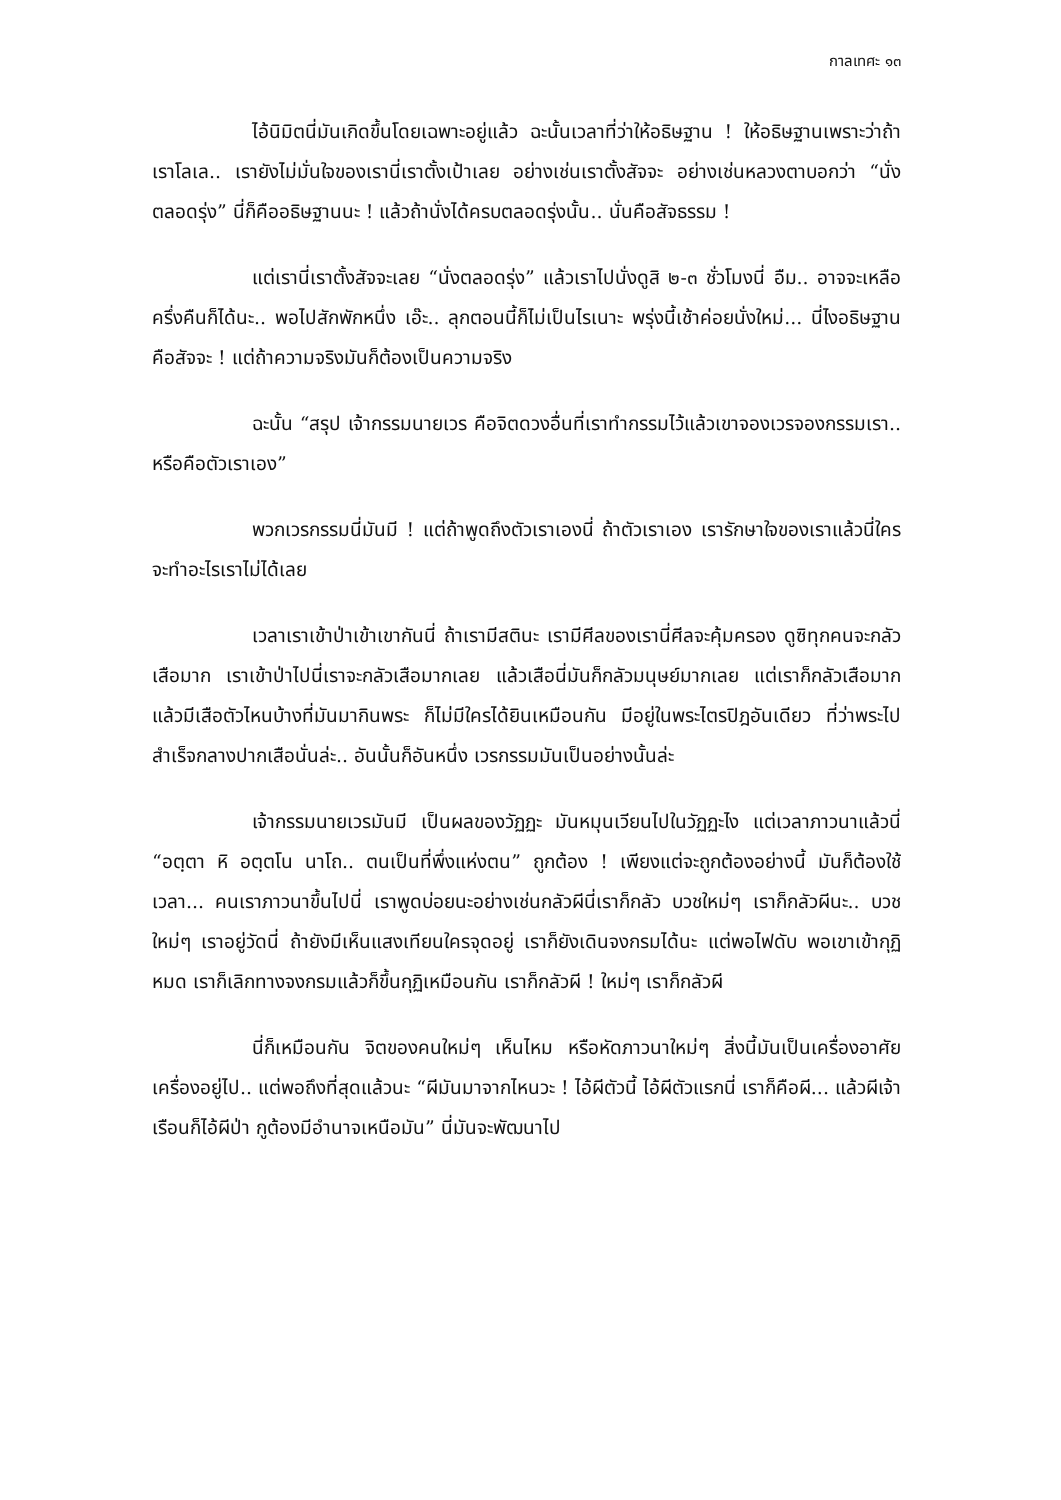กาลเทศะ ๑๓
ไอ้นิมิตนี่มันเกิดขึ้นโดยเฉพาะอยู่แล้ว ฉะนั้นเวลาที่ว่าให้อธิษฐาน ! ให้อธิษฐานเพราะว่าถ้าเราโลเล.. เรายังไม่มั่นใจของเรานี่เราตั้งเป้าเลย อย่างเช่นเราตั้งสัจจะ อย่างเช่นหลวงตาบอกว่า “นั่งตลอดรุ่ง” นี่ก็คืออธิษฐานนะ ! แล้วถ้านั่งได้ครบตลอดรุ่งนั้น.. นั่นคือสัจธรรม !
แต่เรานี่เราตั้งสัจจะเลย “นั่งตลอดรุ่ง” แล้วเราไปนั่งดูสิ ๒-๓ ชั่วโมงนี่ อืม.. อาจจะเหลือครึ่งคืนก็ได้นะ.. พอไปสักพักหนึ่ง เอ๊ะ.. ลุกตอนนี้ก็ไม่เป็นไรเนาะ พรุ่งนี้เช้าค่อยนั่งใหม่... นี่ไงอธิษฐานคือสัจจะ ! แต่ถ้าความจริงมันก็ต้องเป็นความจริง
ฉะนั้น “สรุป เจ้ากรรมนายเวร คือจิตดวงอื่นที่เราทำกรรมไว้แล้วเขาจองเวรจองกรรมเรา.. หรือคือตัวเราเอง”
พวกเวรกรรมนี่มันมี ! แต่ถ้าพูดถึงตัวเราเองนี่ ถ้าตัวเราเอง เรารักษาใจของเราแล้วนี่ใครจะทำอะไรเราไม่ได้เลย
เวลาเราเข้าป่าเข้าเขากันนี่ ถ้าเรามีสตินะ เรามีศีลของเรานี่ศีลจะคุ้มครอง ดูซิทุกคนจะกลัวเสือมาก เราเข้าป่าไปนี่เราจะกลัวเสือมากเลย แล้วเสือนี่มันก็กลัวมนุษย์มากเลย แต่เราก็กลัวเสือมาก แล้วมีเสือตัวไหนบ้างที่มันมากินพระ ก็ไม่มีใครได้ยินเหมือนกัน มีอยู่ในพระไตรปิฎอันเดียว ที่ว่าพระไปสำเร็จกลางปากเสือนั่นล่ะ.. อันนั้นก็อันหนึ่ง เวรกรรมมันเป็นอย่างนั้นล่ะ
เจ้ากรรมนายเวรมันมี เป็นผลของวัฏฏะ มันหมุนเวียนไปในวัฏฏะไง แต่เวลาภาวนาแล้วนี่ “อตฺตา หิ อตฺตโน นาโถ.. ตนเป็นที่พึ่งแห่งตน” ถูกต้อง ! เพียงแต่จะถูกต้องอย่างนี้ มันก็ต้องใช้เวลา... คนเราภาวนาขึ้นไปนี่ เราพูดบ่อยนะอย่างเช่นกลัวผีนี่เราก็กลัว บวชใหม่ๆ เราก็กลัวผีนะ.. บวชใหม่ๆ เราอยู่วัดนี่ ถ้ายังมีเห็นแสงเทียนใครจุดอยู่ เราก็ยังเดินจงกรมได้นะ แต่พอไฟดับ พอเขาเข้ากุฏิหมด เราก็เลิกทางจงกรมแล้วก็ขึ้นกุฏิเหมือนกัน เราก็กลัวผี ! ใหม่ๆ เราก็กลัวผี
นี่ก็เหมือนกัน จิตของคนใหม่ๆ เห็นไหม หรือหัดภาวนาใหม่ๆ สิ่งนี้มันเป็นเครื่องอาศัย เครื่องอยู่ไป.. แต่พอถึงที่สุดแล้วนะ “ผีมันมาจากไหนวะ ! ไอ้ผีตัวนี้ ไอ้ผีตัวแรกนี่ เราก็คือผี... แล้วผีเจ้าเรือนก็ไอ้ผีป่า กูต้องมีอำนาจเหนือมัน” นี่มันจะพัฒนาไป